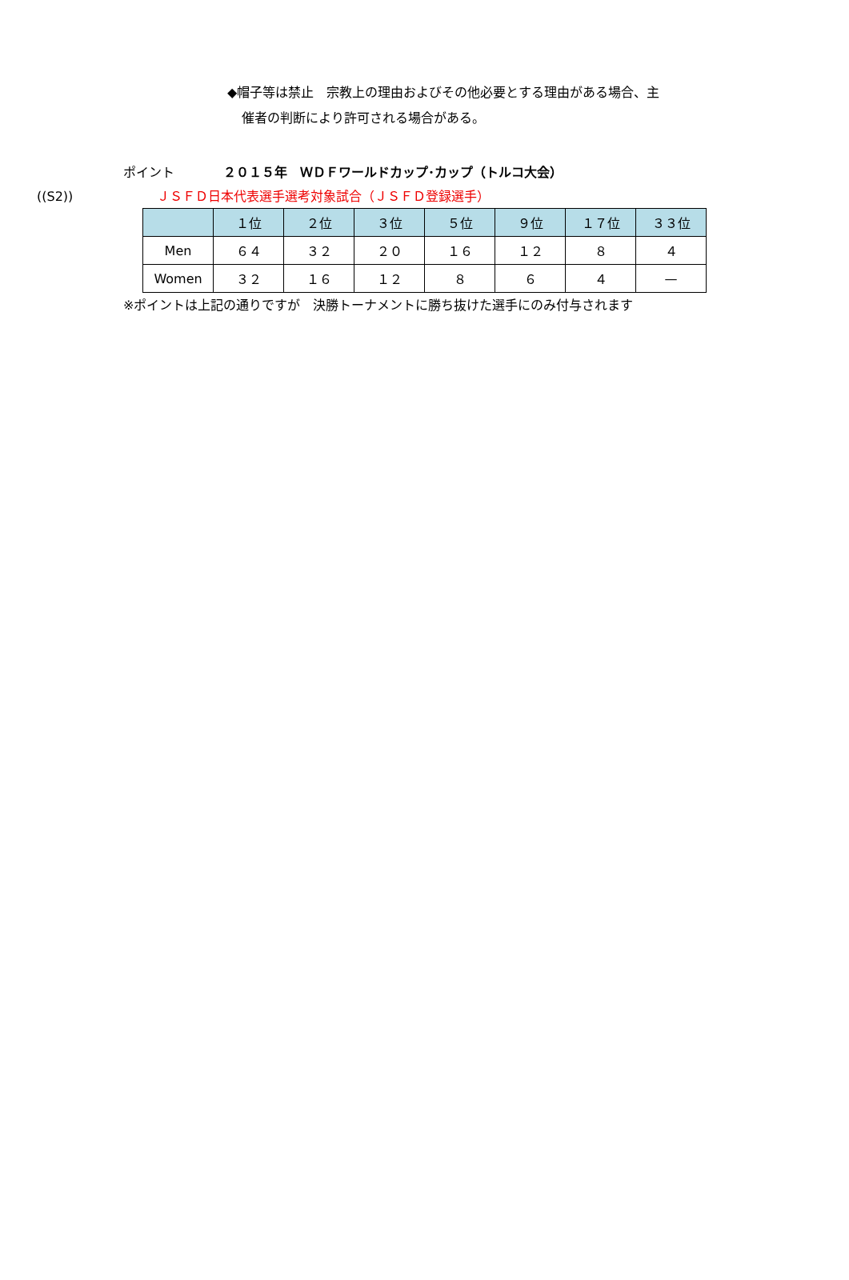◆帽子等は禁止　宗教上の理由およびその他必要とする理由がある場合、主
催者の判断により許可される場合がある。
ポイント ２０１５年　ＷＤＦワールドカップ･カップ（トルコ大会）
((S2)) ＪＳＦＤ日本代表選手選考対象試合（ＪＳＦＤ登録選手）
| | １位 | ２位 | ３位 | ５位 | ９位 | １７位 | ３３位 |
| --- | --- | --- | --- | --- | --- | --- | --- |
| Men | ６４ | ３２ | ２０ | １６ | １２ | ８ | ４ |
| Women | ３２ | １６ | １２ | ８ | ６ | ４ | — |
※ポイントは上記の通りですが　決勝トーナメントに勝ち抜けた選手にのみ付与されます